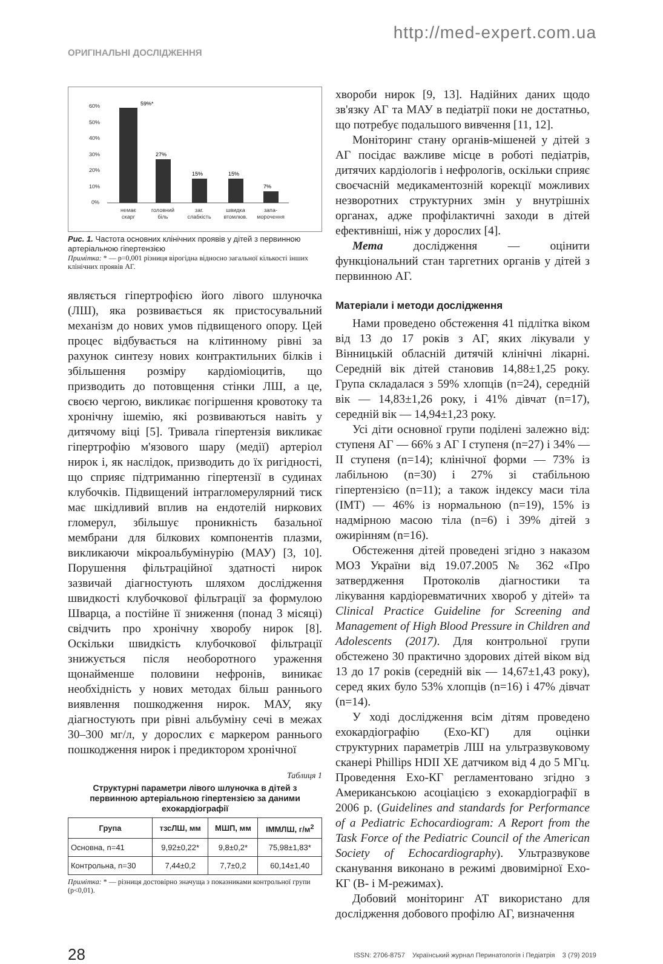http://med-expert.com.ua
ОРИГІНАЛЬНІ ДОСЛІДЖЕННЯ
60%
50%
40%
30%
20%
10%
0%
59%*
27%
15%
15%
7%
немає
скарг
головний
біль
заг.
слабкість
швидка
втомлюв.
запа-
морочення
Рис. 1. Частота основних клінічних проявів у дітей з первинною артеріальною гіпертензією
Примітка: * — p=0,001 різниця вірогідна відносно загальної кількості інших клінічних проявів АГ.
являється гіпертрофією його лівого шлуночка (ЛШ), яка розвивається як пристосувальний механізм до нових умов підвищеного опору. Цей процес відбувається на клітинному рівні за рахунок синтезу нових контрактильних білків і збільшення розміру кардіоміоцитів, що призводить до потовщення стінки ЛШ, а це, своєю чергою, викликає погіршення кровотоку та хронічну ішемію, які розвиваються навіть у дитячому віці [5]. Тривала гіпертензія викликає гіпертрофію м'язового шару (медії) артеріол нирок і, як наслідок, призводить до їх ригідності, що сприяє підтриманню гіпертензії в судинах клубочків. Підвищений інтрагломерулярний тиск має шкідливий вплив на ендотелій ниркових гломерул, збільшує проникність базальної мембрани для білкових компонентів плазми, викликаючи мікроальбумінурію (МАУ) [3, 10]. Порушення фільтраційної здатності нирок зазвичай діагностують шляхом дослідження швидкості клубочкової фільтрації за формулою Шварца, а постійне її зниження (понад 3 місяці) свідчить про хронічну хворобу нирок [8]. Оскільки швидкість клубочкової фільтрації знижується після необоротного ураження щонайменше половини нефронів, виникає необхідність у нових методах більш раннього виявлення пошкодження нирок. МАУ, яку діагностують при рівні альбуміну сечі в межах 30–300 мг/л, у дорослих є маркером раннього пошкодження нирок і предиктором хронічної
Таблиця 1
Структурні параметри лівого шлуночка в дітей з первинною артеріальною гіпертензією за даними ехокардіографії
| Група | тзсЛШ, мм | МШП, мм | ІММЛШ, г/м<sup>2</sup> |
| --- | --- | --- | --- |
| Основна, n=41 | 9,92±0,22* | 9,8±0,2* | 75,98±1,83* |
| Контрольна, n=30 | 7,44±0,2 | 7,7±0,2 | 60,14±1,40 |
Примітка: * — різниця достовірно значуща з показниками контрольної групи (р<0,01).
хвороби нирок [9, 13]. Надійних даних щодо зв'язку АГ та МАУ в педіатрії поки не достатньо, що потребує подальшого вивчення [11, 12].
Моніторинг стану органів-мішеней у дітей з АГ посідає важливе місце в роботі педіатрів, дитячих кардіологів і нефрологів, оскільки сприяє своєчасній медикаментозній корекції можливих незворотних структурних змін у внутрішніх органах, адже профілактичні заходи в дітей ефективніші, ніж у дорослих [4].
Мета дослідження — оцінити функціональний стан таргетних органів у дітей з первинною АГ.
Матеріали і методи дослідження
Нами проведено обстеження 41 підлітка віком від 13 до 17 років з АГ, яких лікували у Вінницькій обласній дитячій клінічні лікарні. Середній вік дітей становив 14,88±1,25 року. Група складалася з 59% хлопців (n=24), середній вік — 14,83±1,26 року, і 41% дівчат (n=17), середній вік — 14,94±1,23 року.
Усі діти основної групи поділені залежно від: ступеня АГ — 66% з АГ I ступеня (n=27) і 34% — II ступеня (n=14); клінічної форми — 73% із лабільною (n=30) і 27% зі стабільною гіпертензією (n=11); а також індексу маси тіла (ІМТ) — 46% із нормальною (n=19), 15% із надмірною масою тіла (n=6) і 39% дітей з ожирінням (n=16).
Обстеження дітей проведені згідно з наказом МОЗ України від 19.07.2005 № 362 «Про затвердження Протоколів діагностики та лікування кардіоревматичних хвороб у дітей» та Clinical Practice Guideline for Screening and Management of High Blood Pressure in Children and Adolescents (2017). Для контрольної групи обстежено 30 практично здорових дітей віком від 13 до 17 років (середній вік — 14,67±1,43 року), серед яких було 53% хлопців (n=16) і 47% дівчат (n=14).
У ході дослідження всім дітям проведено ехокардіографію (Ехо-КГ) для оцінки структурних параметрів ЛШ на ультразвуковому сканері Phillips HDII XE датчиком від 4 до 5 МГц. Проведення Ехо-КГ регламентовано згідно з Американською асоціацією з ехокардіографії в 2006 р. (Guidelines and standards for Performance of a Pediatric Echocardiogram: A Report from the Task Force of the Pediatric Council of the American Society of Echocardiography). Ультразвукове сканування виконано в режимі двовимірної Ехо-КГ (В- і М-режимах).
Добовий моніторинг АТ використано для дослідження добового профілю АГ, визначення
28 ISSN: 2706-8757 Український журнал Перинатологія і Педіатрія 3 (79) 2019